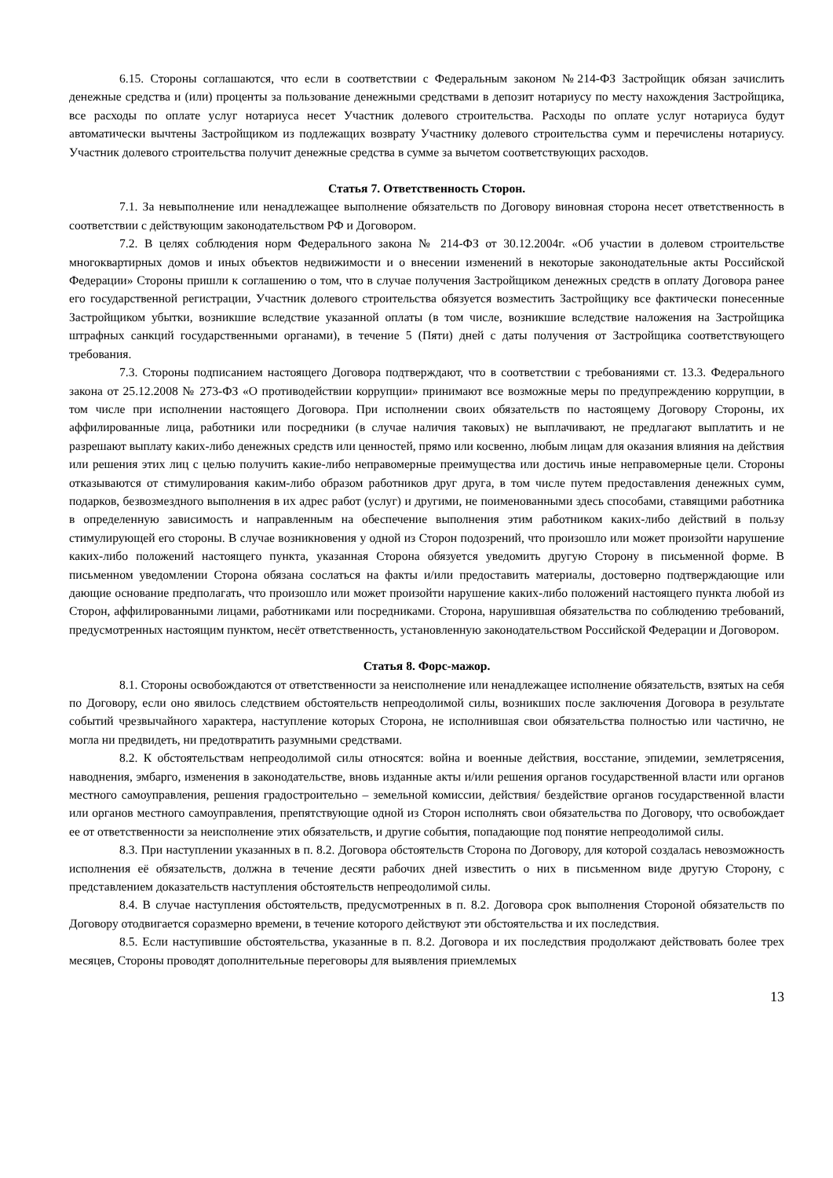6.15. Стороны соглашаются, что если в соответствии с Федеральным законом №214-ФЗ Застройщик обязан зачислить денежные средства и (или) проценты за пользование денежными средствами в депозит нотариусу по месту нахождения Застройщика, все расходы по оплате услуг нотариуса несет Участник долевого строительства. Расходы по оплате услуг нотариуса будут автоматически вычтены Застройщиком из подлежащих возврату Участнику долевого строительства сумм и перечислены нотариусу. Участник долевого строительства получит денежные средства в сумме за вычетом соответствующих расходов.
Статья 7. Ответственность Сторон.
7.1. За невыполнение или ненадлежащее выполнение обязательств по Договору виновная сторона несет ответственность в соответствии с действующим законодательством РФ и Договором.
7.2. В целях соблюдения норм Федерального закона № 214-ФЗ от 30.12.2004г. «Об участии в долевом строительстве многоквартирных домов и иных объектов недвижимости и о внесении изменений в некоторые законодательные акты Российской Федерации» Стороны пришли к соглашению о том, что в случае получения Застройщиком денежных средств в оплату Договора ранее его государственной регистрации, Участник долевого строительства обязуется возместить Застройщику все фактически понесенные Застройщиком убытки, возникшие вследствие указанной оплаты (в том числе, возникшие вследствие наложения на Застройщика штрафных санкций государственными органами), в течение 5 (Пяти) дней с даты получения от Застройщика соответствующего требования.
7.3. Стороны подписанием настоящего Договора подтверждают, что в соответствии с требованиями ст. 13.3. Федерального закона от 25.12.2008 № 273-ФЗ «О противодействии коррупции» принимают все возможные меры по предупреждению коррупции, в том числе при исполнении настоящего Договора. При исполнении своих обязательств по настоящему Договору Стороны, их аффилированные лица, работники или посредники (в случае наличия таковых) не выплачивают, не предлагают выплатить и не разрешают выплату каких-либо денежных средств или ценностей, прямо или косвенно, любым лицам для оказания влияния на действия или решения этих лиц с целью получить какие-либо неправомерные преимущества или достичь иные неправомерные цели. Стороны отказываются от стимулирования каким-либо образом работников друг друга, в том числе путем предоставления денежных сумм, подарков, безвозмездного выполнения в их адрес работ (услуг) и другими, не поименованными здесь способами, ставящими работника в определенную зависимость и направленным на обеспечение выполнения этим работником каких-либо действий в пользу стимулирующей его стороны. В случае возникновения у одной из Сторон подозрений, что произошло или может произойти нарушение каких-либо положений настоящего пункта, указанная Сторона обязуется уведомить другую Сторону в письменной форме. В письменном уведомлении Сторона обязана сослаться на факты и/или предоставить материалы, достоверно подтверждающие или дающие основание предполагать, что произошло или может произойти нарушение каких-либо положений настоящего пункта любой из Сторон, аффилированными лицами, работниками или посредниками. Сторона, нарушившая обязательства по соблюдению требований, предусмотренных настоящим пунктом, несёт ответственность, установленную законодательством Российской Федерации и Договором.
Статья 8. Форс-мажор.
8.1. Стороны освобождаются от ответственности за неисполнение или ненадлежащее исполнение обязательств, взятых на себя по Договору, если оно явилось следствием обстоятельств непреодолимой силы, возникших после заключения Договора в результате событий чрезвычайного характера, наступление которых Сторона, не исполнившая свои обязательства полностью или частично, не могла ни предвидеть, ни предотвратить разумными средствами.
8.2. К обстоятельствам непреодолимой силы относятся: война и военные действия, восстание, эпидемии, землетрясения, наводнения, эмбарго, изменения в законодательстве, вновь изданные акты и/или решения органов государственной власти или органов местного самоуправления, решения градостроительно – земельной комиссии, действия/ бездействие органов государственной власти или органов местного самоуправления, препятствующие одной из Сторон исполнять свои обязательства по Договору, что освобождает ее от ответственности за неисполнение этих обязательств, и другие события, попадающие под понятие непреодолимой силы.
8.3. При наступлении указанных в п. 8.2. Договора обстоятельств Сторона по Договору, для которой создалась невозможность исполнения её обязательств, должна в течение десяти рабочих дней известить о них в письменном виде другую Сторону, с представлением доказательств наступления обстоятельств непреодолимой силы.
8.4. В случае наступления обстоятельств, предусмотренных в п. 8.2. Договора срок выполнения Стороной обязательств по Договору отодвигается соразмерно времени, в течение которого действуют эти обстоятельства и их последствия.
8.5. Если наступившие обстоятельства, указанные в п. 8.2. Договора и их последствия продолжают действовать более трех месяцев, Стороны проводят дополнительные переговоры для выявления приемлемых
13